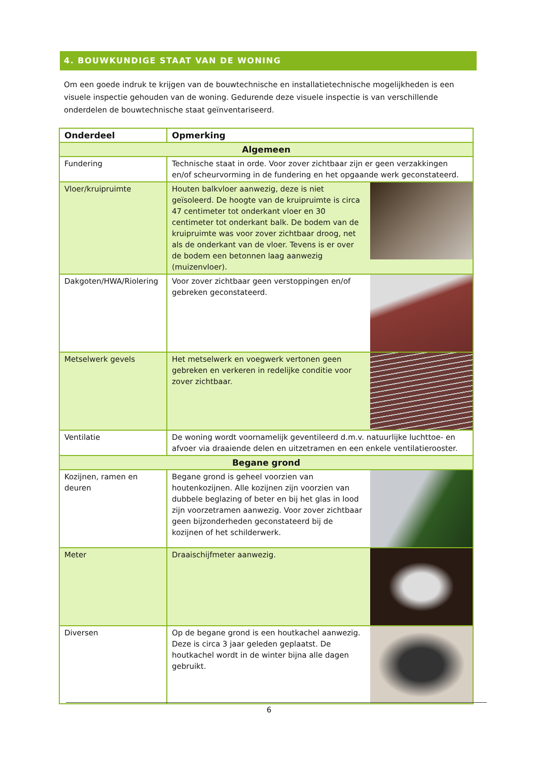4. BOUWKUNDIGE STAAT VAN DE WONING
Om een goede indruk te krijgen van de bouwtechnische en installatietechnische mogelijkheden is een visuele inspectie gehouden van de woning. Gedurende deze visuele inspectie is van verschillende onderdelen de bouwtechnische staat geïnventariseerd.
| Onderdeel | Opmerking |
| --- | --- |
| Algemeen | |
| Fundering | Technische staat in orde. Voor zover zichtbaar zijn er geen verzakkingen en/of scheurvorming in de fundering en het opgaande werk geconstateerd. |
| Vloer/kruipruimte | Houten balkvloer aanwezig, deze is niet geïsoleerd. De hoogte van de kruipruimte is circa 47 centimeter tot onderkant vloer en 30 centimeter tot onderkant balk. De bodem van de kruipruimte was voor zover zichtbaar droog, net als de onderkant van de vloer. Tevens is er over de bodem een betonnen laag aanwezig (muizenvloer). |
| Dakgoten/HWA/Riolering | Voor zover zichtbaar geen verstoppingen en/of gebreken geconstateerd. |
| Metselwerk gevels | Het metselwerk en voegwerk vertonen geen gebreken en verkeren in redelijke conditie voor zover zichtbaar. |
| Ventilatie | De woning wordt voornamelijk geventileerd d.m.v. natuurlijke luchttoe- en afvoer via draaiende delen en uitzetramen en een enkele ventilatierooster. |
| Begane grond | |
| Kozijnen, ramen en deuren | Begane grond is geheel voorzien van houtenkozijnen. Alle kozijnen zijn voorzien van dubbele beglazing of beter en bij het glas in lood zijn voorzetramen aanwezig. Voor zover zichtbaar geen bijzonderheden geconstateerd bij de kozijnen of het schilderwerk. |
| Meter | Draaischijfmeter aanwezig. |
| Diversen | Op de begane grond is een houtkachel aanwezig. Deze is circa 3 jaar geleden geplaatst. De houtkachel wordt in de winter bijna alle dagen gebruikt. |
6